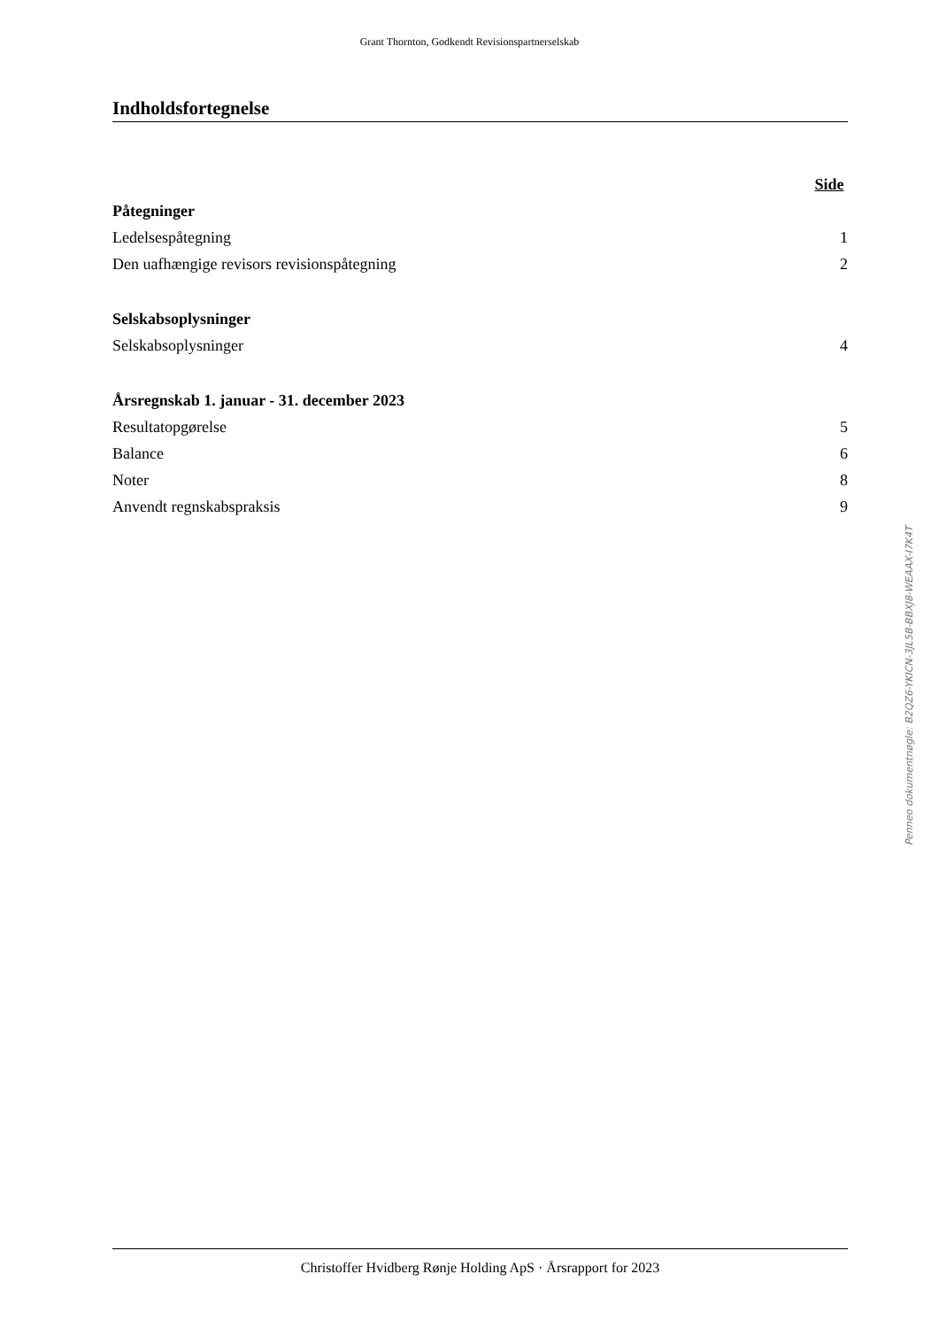Grant Thornton, Godkendt Revisionspartnerselskab
Indholdsfortegnelse
| | Side |
| Påtegninger | |
| Ledelsespåtegning | 1 |
| Den uafhængige revisors revisionspåtegning | 2 |
| Selskabsoplysninger | |
| Selskabsoplysninger | 4 |
| Årsregnskab 1. januar - 31. december 2023 | |
| Resultatopgørelse | 5 |
| Balance | 6 |
| Noter | 8 |
| Anvendt regnskabspraksis | 9 |
Penneo dokumentnøgle: B2QZ6-YKICN-3JL5B-BBXJ8-WEAAX-I7K4T
Christoffer Hvidberg Rønje Holding ApS · Årsrapport for 2023